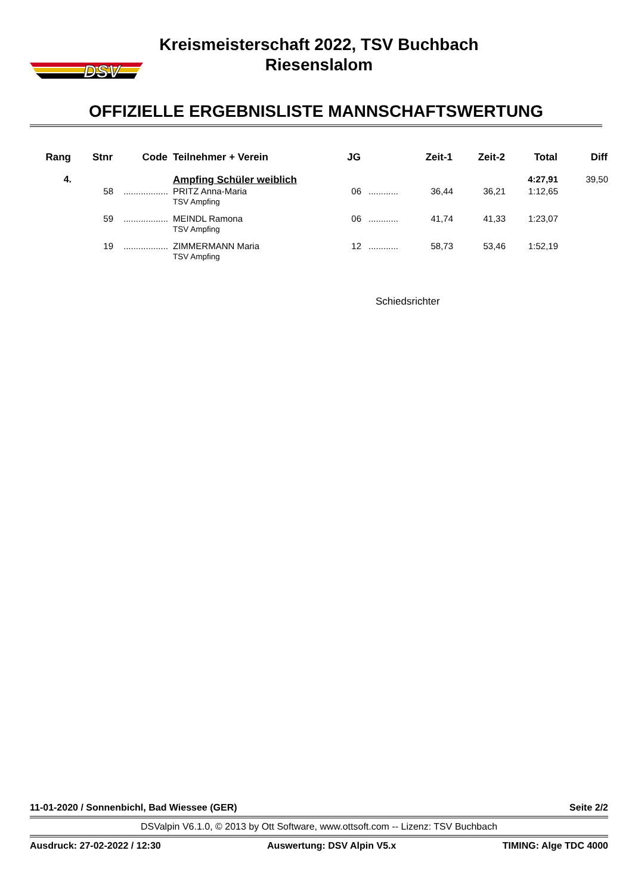DSV
Kreismeisterschaft 2022, TSV Buchbach
Riesenslalom
OFFIZIELLE ERGEBNISLISTE MANNSCHAFTSWERTUNG
| Rang | Stnr | Code | Teilnehmer + Verein | JG | | Zeit-1 | Zeit-2 | Total | Diff |
| --- | --- | --- | --- | --- | --- | --- | --- | --- | --- |
| 4. | | | Ampfing Schüler weiblich | | | | | 4:27,91 | 39,50 |
| | 58 | .................. | PRITZ Anna-Maria TSV Ampfing | 06 | ............ | 36,44 | 36,21 | 1:12,65 | |
| | 59 | .................. | MEINDL Ramona TSV Ampfing | 06 | ............ | 41,74 | 41,33 | 1:23,07 | |
| | 19 | .................. | ZIMMERMANN Maria TSV Ampfing | 12 | ............ | 58,73 | 53,46 | 1:52,19 | |
Schiedsrichter
11-01-2020 / Sonnenbichl, Bad Wiessee (GER) Seite 2/2
DSValpin V6.1.0, © 2013 by Ott Software, www.ottsoft.com -- Lizenz: TSV Buchbach
Ausdruck: 27-02-2022 / 12:30 Auswertung: DSV Alpin V5.x TIMING: Alge TDC 4000